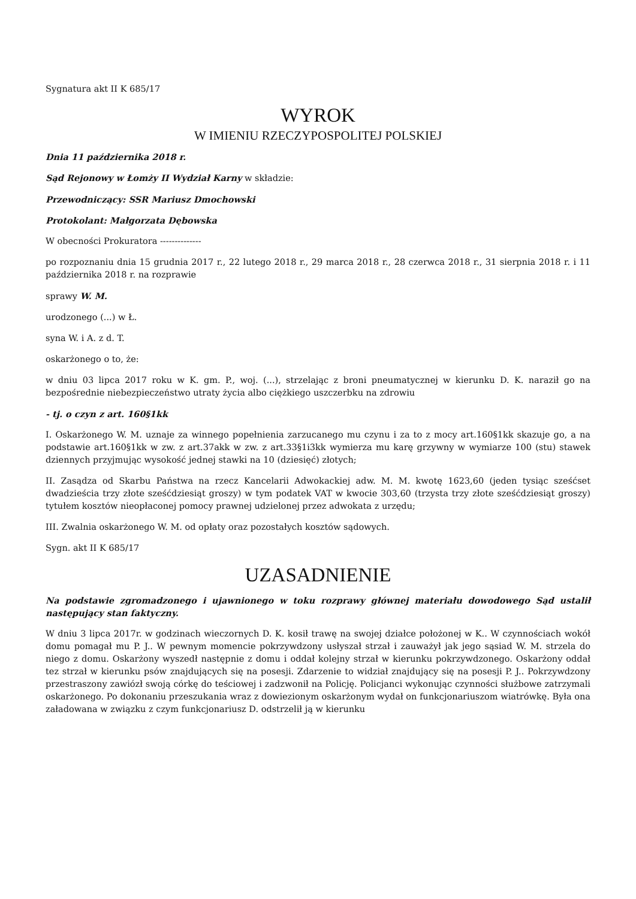Sygnatura akt II K 685/17
WYROK
W IMIENIU RZECZYPOSPOLITEJ POLSKIEJ
Dnia 11 października 2018 r.
Sąd Rejonowy w Łomży II Wydział Karny w składzie:
Przewodniczący: SSR Mariusz Dmochowski
Protokolant: Małgorzata Dębowska
W obecności Prokuratora --------------
po rozpoznaniu dnia 15 grudnia 2017 r., 22 lutego 2018 r., 29 marca 2018 r., 28 czerwca 2018 r., 31 sierpnia 2018 r. i 11 października 2018 r. na rozprawie
sprawy W. M.
urodzonego (...) w Ł.
syna W. i A. z d. T.
oskarżonego o to, że:
w dniu 03 lipca 2017 roku w K. gm. P., woj. (...), strzelając z broni pneumatycznej w kierunku D. K. naraził go na bezpośrednie niebezpieczeństwo utraty życia albo ciężkiego uszczerbku na zdrowiu
- tj. o czyn z art. 160§1kk
I. Oskarżonego W. M. uznaje za winnego popełnienia zarzucanego mu czynu i za to z mocy art.160§1kk skazuje go, a na podstawie art.160§1kk w zw. z art.37akk w zw. z art.33§1i3kk wymierza mu karę grzywny w wymiarze 100 (stu) stawek dziennych przyjmując wysokość jednej stawki na 10 (dziesięć) złotych;
II. Zasądza od Skarbu Państwa na rzecz Kancelarii Adwokackiej adw. M. M. kwotę 1623,60 (jeden tysiąc sześćset dwadzieścia trzy złote sześćdziesiąt groszy) w tym podatek VAT w kwocie 303,60 (trzysta trzy złote sześćdziesiąt groszy) tytułem kosztów nieopłaconej pomocy prawnej udzielonej przez adwokata z urzędu;
III. Zwalnia oskarżonego W. M. od opłaty oraz pozostałych kosztów sądowych.
Sygn. akt II K 685/17
UZASADNIENIE
Na podstawie zgromadzonego i ujawnionego w toku rozprawy głównej materiału dowodowego Sąd ustalił następujący stan faktyczny.
W dniu 3 lipca 2017r. w godzinach wieczornych D. K. kosił trawę na swojej działce położonej w K.. W czynnościach wokół domu pomagał mu P. J.. W pewnym momencie pokrzywdzony usłyszał strzał i zauważył jak jego sąsiad W. M. strzela do niego z domu. Oskarżony wyszedł następnie z domu i oddał kolejny strzał w kierunku pokrzywdzonego. Oskarżony oddał tez strzał w kierunku psów znajdujących się na posesji. Zdarzenie to widział znajdujący się na posesji P. J.. Pokrzywdzony przestraszony zawiózł swoją córkę do teściowej i zadzwonił na Policję. Policjanci wykonując czynności służbowe zatrzymali oskarżonego. Po dokonaniu przeszukania wraz z dowiezionym oskarżonym wydał on funkcjonariuszom wiatrówkę. Była ona załadowana w związku z czym funkcjonariusz D. odstrzelił ją w kierunku